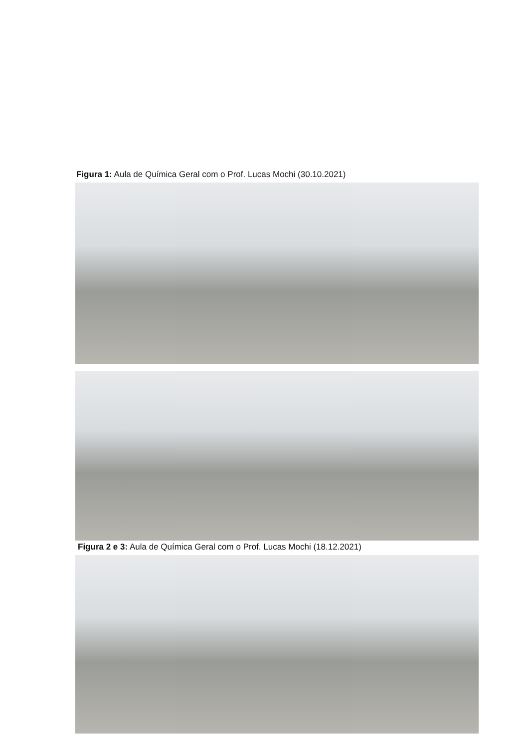Figura 1: Aula de Química Geral com o Prof. Lucas Mochi (30.10.2021)
Figura 2 e 3: Aula de Química Geral com o Prof. Lucas Mochi (18.12.2021)